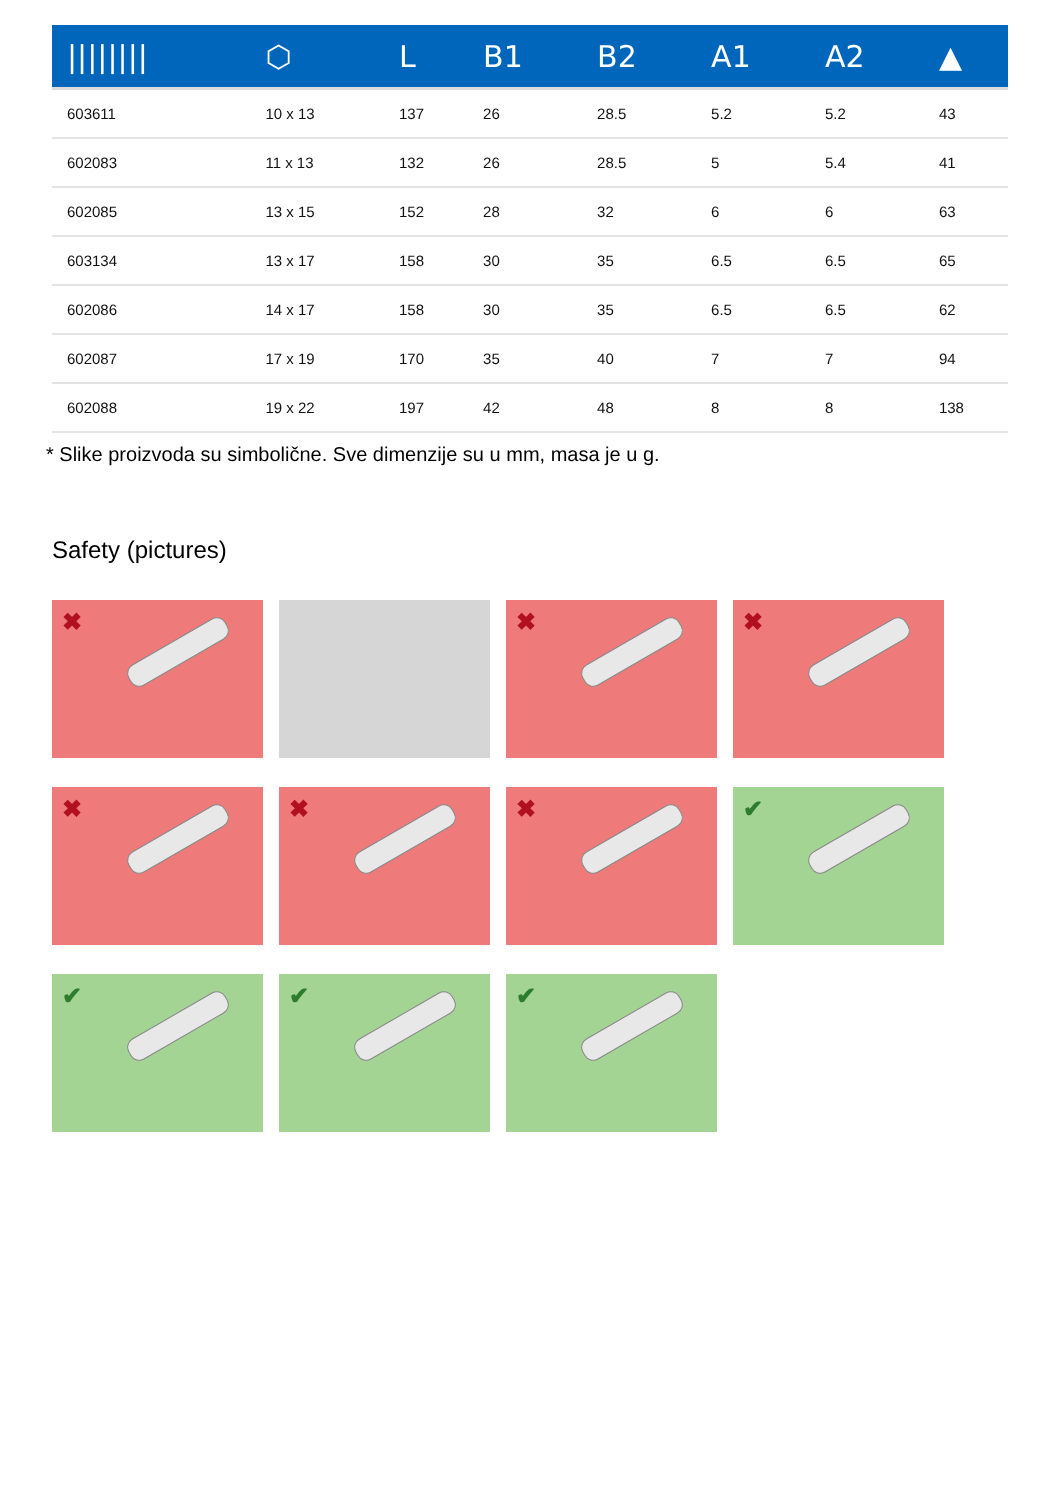| //////// | ⬡ | L | B1 | B2 | A1 | A2 | ▲ |
| --- | --- | --- | --- | --- | --- | --- | --- |
| 603611 | 10 x 13 | 137 | 26 | 28.5 | 5.2 | 5.2 | 43 |
| 602083 | 11 x 13 | 132 | 26 | 28.5 | 5 | 5.4 | 41 |
| 602085 | 13 x 15 | 152 | 28 | 32 | 6 | 6 | 63 |
| 603134 | 13 x 17 | 158 | 30 | 35 | 6.5 | 6.5 | 65 |
| 602086 | 14 x 17 | 158 | 30 | 35 | 6.5 | 6.5 | 62 |
| 602087 | 17 x 19 | 170 | 35 | 40 | 7 | 7 | 94 |
| 602088 | 19 x 22 | 197 | 42 | 48 | 8 | 8 | 138 |
* Slike proizvoda su simbolične. Sve dimenzije su u mm, masa je u g.
Safety (pictures)
✖
✖
✖
✖
✖
✖
✔
✔
✔
✔